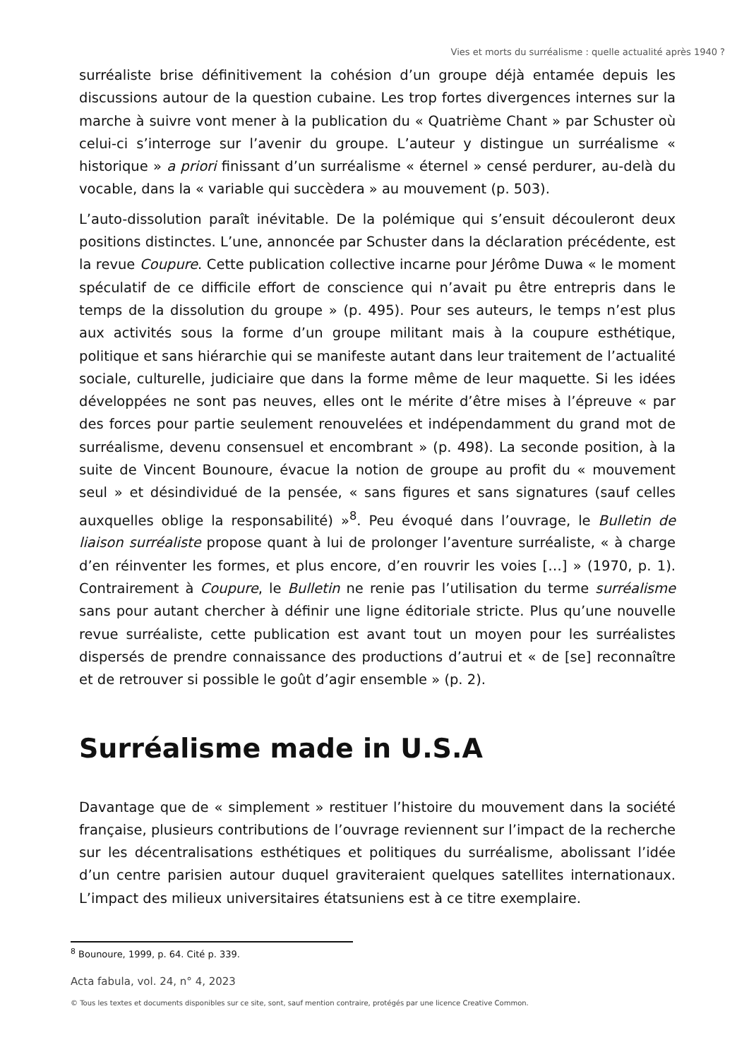Vies et morts du surréalisme : quelle actualité après 1940 ?
surréaliste brise définitivement la cohésion d’un groupe déjà entamée depuis les discussions autour de la question cubaine. Les trop fortes divergences internes sur la marche à suivre vont mener à la publication du « Quatrième Chant » par Schuster où celui-ci s’interroge sur l’avenir du groupe. L’auteur y distingue un surréalisme « historique » a priori finissant d’un surréalisme « éternel » censé perdurer, au-delà du vocable, dans la « variable qui succèdera » au mouvement (p. 503).
L’auto-dissolution paraît inévitable. De la polémique qui s’ensuit découleront deux positions distinctes. L’une, annoncée par Schuster dans la déclaration précédente, est la revue Coupure. Cette publication collective incarne pour Jérôme Duwa « le moment spéculatif de ce difficile effort de conscience qui n’avait pu être entrepris dans le temps de la dissolution du groupe » (p. 495). Pour ses auteurs, le temps n’est plus aux activités sous la forme d’un groupe militant mais à la coupure esthétique, politique et sans hiérarchie qui se manifeste autant dans leur traitement de l’actualité sociale, culturelle, judiciaire que dans la forme même de leur maquette. Si les idées développées ne sont pas neuves, elles ont le mérite d’être mises à l’épreuve « par des forces pour partie seulement renouvelées et indépendamment du grand mot de surréalisme, devenu consensuel et encombrant » (p. 498). La seconde position, à la suite de Vincent Bounoure, évacue la notion de groupe au profit du « mouvement seul » et désindividué de la pensée, « sans figures et sans signatures (sauf celles auxquelles oblige la responsabilité) »<sup>8</sup>. Peu évoqué dans l’ouvrage, le Bulletin de liaison surréaliste propose quant à lui de prolonger l’aventure surréaliste, « à charge d’en réinventer les formes, et plus encore, d’en rouvrir les voies […] » (1970, p. 1). Contrairement à Coupure, le Bulletin ne renie pas l’utilisation du terme surréalisme sans pour autant chercher à définir une ligne éditoriale stricte. Plus qu’une nouvelle revue surréaliste, cette publication est avant tout un moyen pour les surréalistes dispersés de prendre connaissance des productions d’autrui et « de [se] reconnaître et de retrouver si possible le goût d’agir ensemble » (p. 2).
Surréalisme made in U.S.A
Davantage que de « simplement » restituer l’histoire du mouvement dans la société française, plusieurs contributions de l’ouvrage reviennent sur l’impact de la recherche sur les décentralisations esthétiques et politiques du surréalisme, abolissant l’idée d’un centre parisien autour duquel graviteraient quelques satellites internationaux. L’impact des milieux universitaires étatsuniens est à ce titre exemplaire.
<sup>8</sup> Bounoure, 1999, p. 64. Cité p. 339.
Acta fabula, vol. 24, n° 4, 2023
© Tous les textes et documents disponibles sur ce site, sont, sauf mention contraire, protégés par une licence Creative Common.